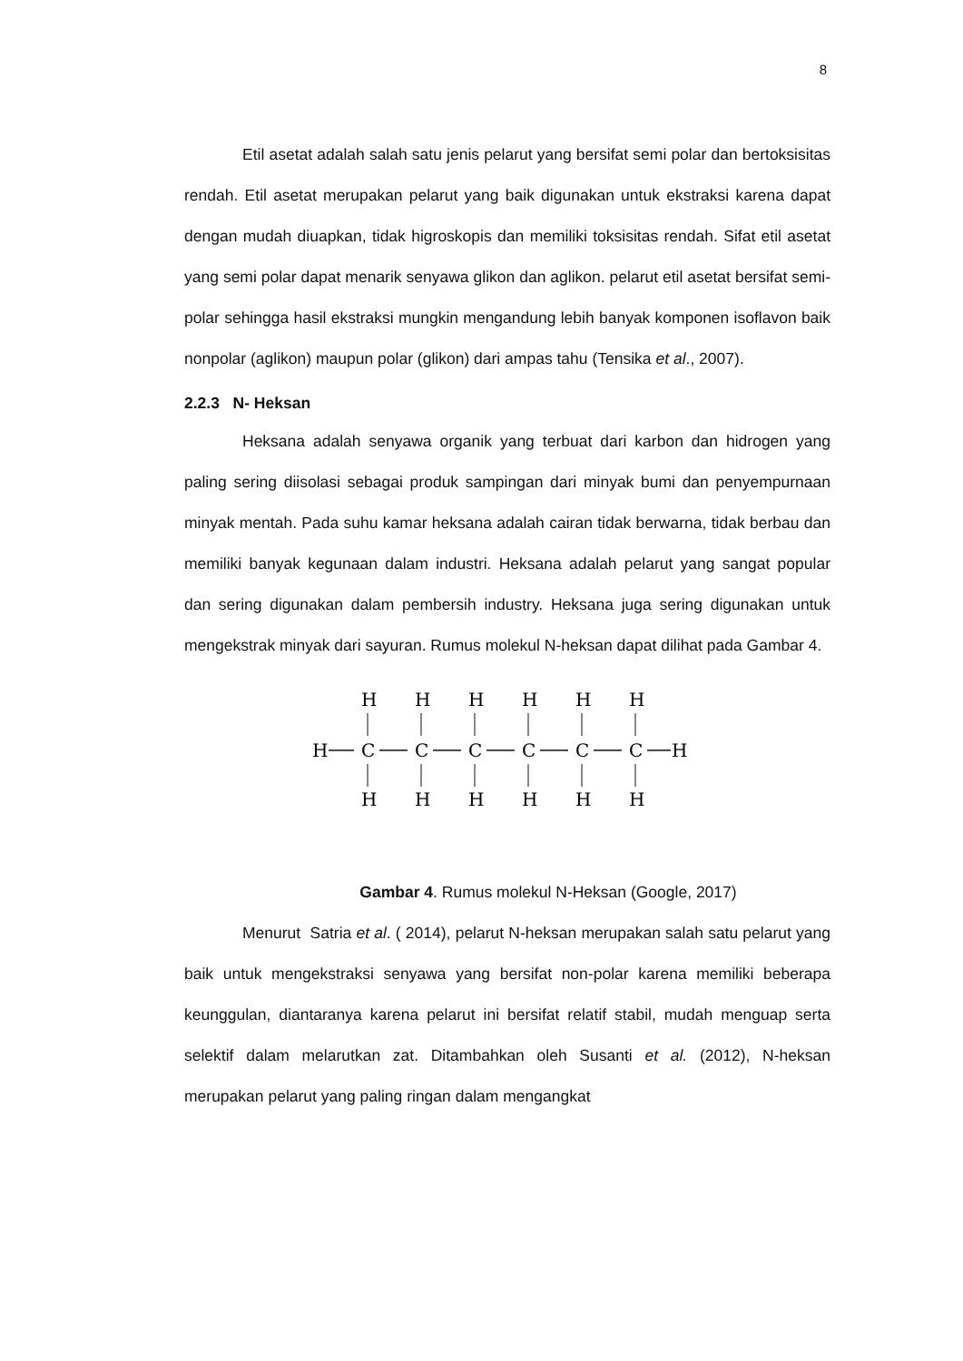8
Etil asetat adalah salah satu jenis pelarut yang bersifat semi polar dan bertoksisitas rendah. Etil asetat merupakan pelarut yang baik digunakan untuk ekstraksi karena dapat dengan mudah diuapkan, tidak higroskopis dan memiliki toksisitas rendah. Sifat etil asetat yang semi polar dapat menarik senyawa glikon dan aglikon. pelarut etil asetat bersifat semi-polar sehingga hasil ekstraksi mungkin mengandung lebih banyak komponen isoflavon baik nonpolar (aglikon) maupun polar (glikon) dari ampas tahu (Tensika et al., 2007).
2.2.3 N- Heksan
Heksana adalah senyawa organik yang terbuat dari karbon dan hidrogen yang paling sering diisolasi sebagai produk sampingan dari minyak bumi dan penyempurnaan minyak mentah. Pada suhu kamar heksana adalah cairan tidak berwarna, tidak berbau dan memiliki banyak kegunaan dalam industri. Heksana adalah pelarut yang sangat popular dan sering digunakan dalam pembersih industry. Heksana juga sering digunakan untuk mengekstrak minyak dari sayuran. Rumus molekul N-heksan dapat dilihat pada Gambar 4.
H
H
C
H
H
C
H
H
C
H
H
C
H
H
C
H
H
C
H
H
Gambar 4. Rumus molekul N-Heksan (Google, 2017)
Menurut Satria et al. ( 2014), pelarut N-heksan merupakan salah satu pelarut yang baik untuk mengekstraksi senyawa yang bersifat non-polar karena memiliki beberapa keunggulan, diantaranya karena pelarut ini bersifat relatif stabil, mudah menguap serta selektif dalam melarutkan zat. Ditambahkan oleh Susanti et al. (2012), N-heksan merupakan pelarut yang paling ringan dalam mengangkat